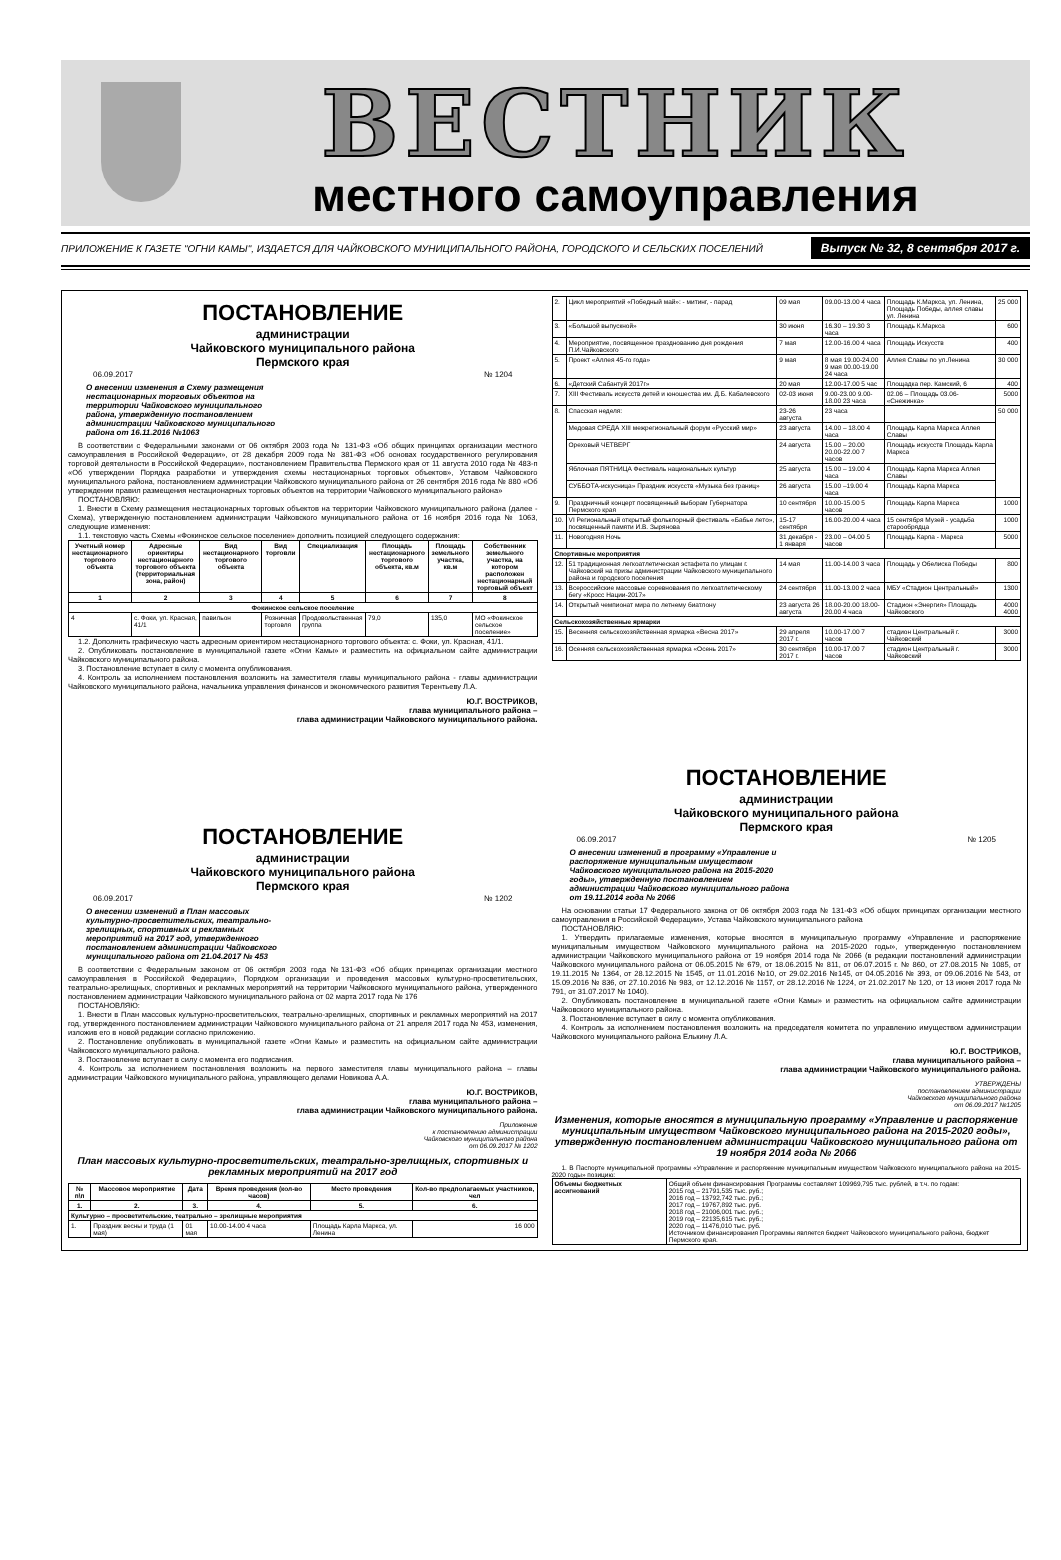ВЕСТНИК
местного самоуправления
ПРИЛОЖЕНИЕ К ГАЗЕТЕ "ОГНИ КАМЫ", ИЗДАЕТСЯ ДЛЯ ЧАЙКОВСКОГО МУНИЦИПАЛЬНОГО РАЙОНА, ГОРОДСКОГО И СЕЛЬСКИХ ПОСЕЛЕНИЙ Выпуск № 32, 8 сентября 2017 г.
ПОСТАНОВЛЕНИЕ
администрации
Чайковского муниципального района
Пермского края
06.09.2017 № 1204
О внесении изменения в Схему размещения нестационарных торговых объектов на территории Чайковского муниципального района, утвержденную постановлением администрации Чайковского муниципального района от 16.11.2016 №1063
В соответствии с Федеральными законами от 06 октября 2003 года № 131-ФЗ «Об общих принципах организации местного самоуправления в Российской Федерации», от 28 декабря 2009 года № 381-ФЗ «Об основах государственного регулирования торговой деятельности в Российской Федерации», постановлением Правительства Пермского края от 11 августа 2010 года № 483-п «Об утверждении Порядка разработки и утверждения схемы нестационарных торговых объектов», Уставом Чайковского муниципального района, постановлением администрации Чайковского муниципального района от 26 сентября 2016 года № 880 «Об утверждении правил размещения нестационарных торговых объектов на территории Чайковского муниципального района»
ПОСТАНОВЛЯЮ:
1. Внести в Схему размещения нестационарных торговых объектов на территории Чайковского муниципального района (далее - Схема), утвержденную постановлением администрации Чайковского муниципального района от 16 ноября 2016 года № 1063, следующие изменения:
1.1. текстовую часть Схемы «Фокинское сельское поселение» дополнить позицией следующего содержания:
| Учетный номер нестационарного торгового объекта | Адресные ориентиры нестационарного торгового объекта (территориальная зона, район) | Вид нестационарного торгового объекта | Вид торговли | Специализация | Площадь нестационарного торгового объекта, кв.м | Площадь земельного участка, кв.м | Собственник земельного участка, на котором расположен нестационарный торговый объект |
| --- | --- | --- | --- | --- | --- | --- | --- |
| 1 | 2 | 3 | 4 | 5 | 6 | 7 | 8 |
| Фокинское сельское поселение | | | | | | | |
| 4 | с. Фоки, ул. Красная, 41/1 | павильон | Розничная торговля | Продовольственная группа | 79,0 | 135,0 | МО «Фокинское сельское поселение» |
1.2. Дополнить графическую часть адресным ориентиром нестационарного торгового объекта: с. Фоки, ул. Красная, 41/1.
2. Опубликовать постановление в муниципальной газете «Огни Камы» и разместить на официальном сайте администрации Чайковского муниципального района.
3. Постановление вступает в силу с момента опубликования.
4. Контроль за исполнением постановления возложить на заместителя главы муниципального района - главы администрации Чайковского муниципального района, начальника управления финансов и экономического развития Терентьеву Л.А.
Ю.Г. ВОСТРИКОВ,
глава муниципального района –
глава администрации Чайковского муниципального района.
ПОСТАНОВЛЕНИЕ
администрации
Чайковского муниципального района
Пермского края
06.09.2017 № 1202
О внесении изменений в План массовых культурно-просветительских, театрально-зрелищных, спортивных и рекламных мероприятий на 2017 год, утвержденного постановлением администрации Чайковского муниципального района от 21.04.2017 № 453
В соответствии с Федеральным законом от 06 октября 2003 года №131-ФЗ «Об общих принципах организации местного самоуправления в Российской Федерации», Порядком организации и проведения массовых культурно-просветительских, театрально-зрелищных, спортивных и рекламных мероприятий на территории Чайковского муниципального района, утвержденного постановлением администрации Чайковского муниципального района от 02 марта 2017 года № 176
ПОСТАНОВЛЯЮ:
1. Внести в План массовых культурно-просветительских, театрально-зрелищных, спортивных и рекламных мероприятий на 2017 год, утвержденного постановлением администрации Чайковского муниципального района от 21 апреля 2017 года № 453, изменения, изложив его в новой редакции согласно приложению.
2. Постановление опубликовать в муниципальной газете «Огни Камы» и разместить на официальном сайте администрации Чайковского муниципального района.
3. Постановление вступает в силу с момента его подписания.
4. Контроль за исполнением постановления возложить на первого заместителя главы муниципального района – главы администрации Чайковского муниципального района, управляющего делами Новикова А.А.
Ю.Г. ВОСТРИКОВ,
глава муниципального района –
глава администрации Чайковского муниципального района.
Приложение
к постановлению администрации
Чайковского муниципального района
от 06.09.2017 № 1202
План массовых культурно-просветительских, театрально-зрелищных, спортивных и рекламных мероприятий на 2017 год
| № п\п | Массовое мероприятие | Дата | Время проведения (кол-во часов) | Место проведения | Кол-во предполагаемых участников, чел |
| --- | --- | --- | --- | --- | --- |
| 1. | 2. | 3. | 4. | 5. | 6. |
| Культурно – просветительские, театрально – зрелищные мероприятия | | | | | |
| 1. | Праздник весны и труда (1 мая) | 01 мая | 10.00-14.00 4 часа | Площадь Карла Маркса, ул. Ленина | 16 000 |
| 2. | Цикл мероприятий «Победный май»: - митинг, - парад | 09 мая | 09.00-13.00 4 часа | Площадь К.Маркса, ул. Ленина, Площадь Победы, аллея славы ул. Ленина | 25 000 |
| 3. | «Большой выпускной» | 30 июня | 16.30 – 19.30 3 часа | Площадь К.Маркса | 600 |
| 4. | Мероприятие, посвященное празднованию дня рождения П.И.Чайковского | 7 мая | 12.00-16.00 4 часа | Площадь Искусств | 400 |
| 5. | Проект «Аллея 45-го года» | 9 мая | 8 мая 19.00-24.00 9 мая 00.00-19.00 24 часа | Аллея Славы по ул.Ленина | 30 000 |
| 6. | «Детский Сабантуй 2017г» | 20 мая | 12.00-17.00 5 час | Площадка пер. Камский, 6 | 400 |
| 7. | XIII Фестиваль искусств детей и юношества им. Д.Б. Кабалевского | 02-03 июня | 9.00-23.00 9.00-18.00 23 часа | 02.06 – Площадь 03.06- «Снежинка» | 5000 |
| 8. | Спасская неделя: | 23-26 августа | 23 часа | | 50 000 |
| | Медовая СРЕДА XIII межрегиональный форум «Русский мир» | 23 августа | 14.00 – 18.00 4 часа | Площадь Карла Маркса Аллея Славы | |
| | Ореховый ЧЕТВЕРГ | 24 августа | 15.00 – 20.00 20.00-22.00 7 часов | Площадь искусств Площадь Карла Маркса | |
| | Яблочная ПЯТНИЦА Фестиваль национальных культур | 25 августа | 15.00 – 19.00 4 часа | Площадь Карла Маркса Аллея Славы | |
| | СУББОТА-искусница» Праздник искусств «Музыка без границ» | 26 августа | 15.00 –19.00 4 часа | Площадь Карла Маркса | |
| 9. | Праздничный концерт посвященный выборам Губернатора Пермского края | 10 сентября | 10.00-15.00 5 часов | Площадь Карла Маркса | 1000 |
| 10. | VI Региональный открытый фольклорный фестиваль «Бабье лето», посвященный памяти И.В. Зырянова | 15-17 сентября | 16.00-20.00 4 часа | 15 сентября Музей - усадьба старообрядца | 1000 |
| 11. | Новогодняя Ночь | 31 декабря - 1 января | 23.00 – 04.00 5 часов | Площадь Карла - Маркса | 5000 |
| Спортивные мероприятия | | | | | |
| 12. | 51 традиционная легкоатлетическая эстафета по улицам г. Чайковский на призы администрации Чайковского муниципального района и городского поселения | 14 мая | 11.00-14.00 3 часа | Площадь у Обелиска Победы | 800 |
| 13. | Всероссийские массовые соревнования по легкоатлетическому бегу «Кросс Нации-2017» | 24 сентября | 11.00-13.00 2 часа | МБУ «Стадион Центральный» | 1300 |
| 14. | Открытый чемпионат мира по летнему биатлону | 23 августа 26 августа | 18.00-20.00 18.00-20.00 4 часа | Стадион «Энергия» Площадь Чайковского | 4000 4000 |
| Сельскохозяйственные ярмарки | | | | | |
| 15. | Весенняя сельскохозяйственная ярмарка «Весна 2017» | 29 апреля 2017 г. | 10.00-17.00 7 часов | стадион Центральный г. Чайковский | 3000 |
| 16. | Осенняя сельскохозяйственная ярмарка «Осень 2017» | 30 сентября 2017 г. | 10.00-17.00 7 часов | стадион Центральный г. Чайковский | 3000 |
ПОСТАНОВЛЕНИЕ
администрации
Чайковского муниципального района
Пермского края
06.09.2017 № 1205
О внесении изменений в программу «Управление и распоряжение муниципальным имуществом Чайковского муниципального района на 2015-2020 годы», утвержденную постановлением администрации Чайковского муниципального района от 19.11.2014 года № 2066
На основании статьи 17 Федерального закона от 06 октября 2003 года № 131-ФЗ «Об общих принципах организации местного самоуправления в Российской Федерации», Устава Чайковского муниципального района
ПОСТАНОВЛЯЮ:
1. Утвердить прилагаемые изменения, которые вносятся в муниципальную программу «Управление и распоряжение муниципальным имуществом Чайковского муниципального района на 2015-2020 годы», утвержденную постановлением администрации Чайковского муниципального района от 19 ноября 2014 года № 2066 (в редакции постановлений администрации Чайковского муниципального района от 06.05.2015 № 679, от 18.06.2015 № 811, от 06.07.2015 г. № 860, от 27.08.2015 № 1085, от 19.11.2015 № 1364, от 28.12.2015 № 1545, от 11.01.2016 №10, от 29.02.2016 №145, от 04.05.2016 № 393, от 09.06.2016 № 543, от 15.09.2016 № 836, от 27.10.2016 № 983, от 12.12.2016 № 1157, от 28.12.2016 № 1224, от 21.02.2017 № 120, от 13 июня 2017 года № 791, от 31.07.2017 № 1040).
2. Опубликовать постановление в муниципальной газете «Огни Камы» и разместить на официальном сайте администрации Чайковского муниципального района.
3. Постановление вступает в силу с момента опубликования.
4. Контроль за исполнением постановления возложить на председателя комитета по управлению имуществом администрации Чайковского муниципального района Елькину Л.А.
Ю.Г. ВОСТРИКОВ,
глава муниципального района –
глава администрации Чайковского муниципального района.
УТВЕРЖДЕНЫ
постановлением администрации
Чайковского муниципального района
от 06.09.2017 №1205
Изменения, которые вносятся в муниципальную программу «Управление и распоряжение муниципальным имуществом Чайковского муниципального района на 2015-2020 годы», утвержденную постановлением администрации Чайковского муниципального района от 19 ноября 2014 года № 2066
1. В Паспорте муниципальной программы «Управление и распоряжение муниципальным имуществом Чайковского муниципального района на 2015-2020 годы» позицию:
| Объемы бюджетных ассигнований | Общий объем финансирования Программы составляет 109969,795 тыс. рублей, в т.ч. по годам: 2015 год – 21791,535 тыс. руб.; 2016 год – 13792,742 тыс. руб.; 2017 год – 19767,892 тыс. руб. 2018 год – 21006,001 тыс. руб.; 2019 год – 22135,615 тыс. руб.; 2020 год – 11476,010 тыс. руб. Источником финансирования Программы является бюджет Чайковского муниципального района, бюджет Пермского края. |